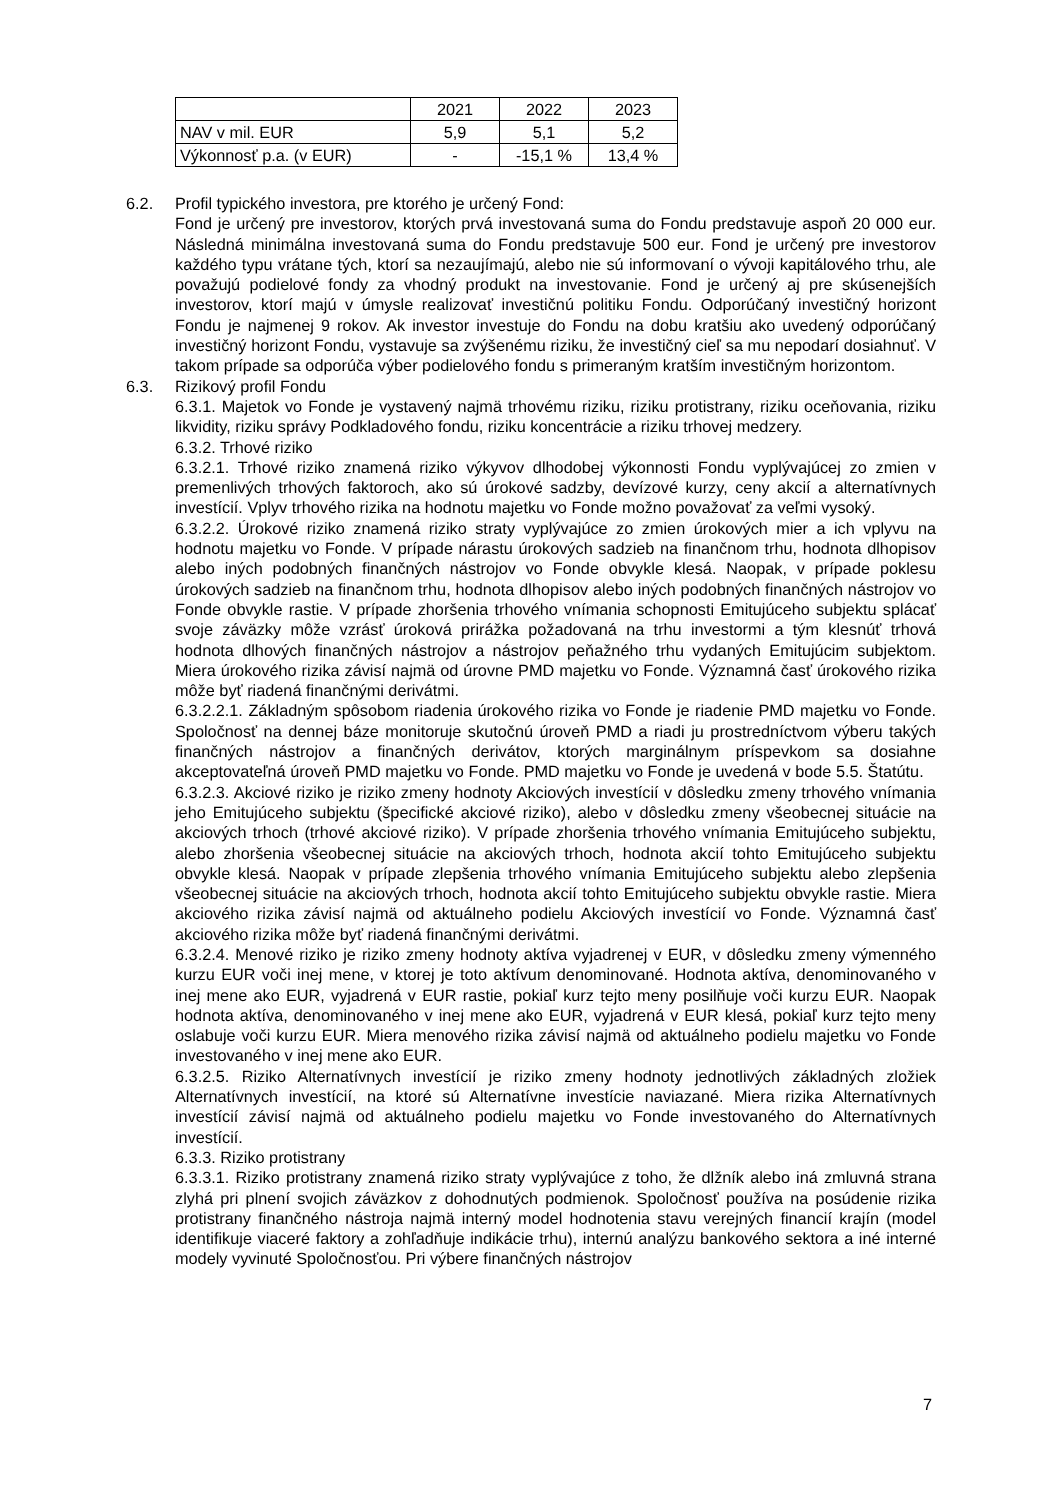| | 2021 | 2022 | 2023 |
| NAV v mil. EUR | 5,9 | 5,1 | 5,2 |
| Výkonnosť p.a. (v EUR) | - | -15,1 % | 13,4 % |
6.2. Profil typického investora, pre ktorého je určený Fond:
Fond je určený pre investorov, ktorých prvá investovaná suma do Fondu predstavuje aspoň 20 000 eur. Následná minimálna investovaná suma do Fondu predstavuje 500 eur. Fond je určený pre investorov každého typu vrátane tých, ktorí sa nezaujímajú, alebo nie sú informovaní o vývoji kapitálového trhu, ale považujú podielové fondy za vhodný produkt na investovanie. Fond je určený aj pre skúsenejších investorov, ktorí majú v úmysle realizovať investičnú politiku Fondu. Odporúčaný investičný horizont Fondu je najmenej 9 rokov. Ak investor investuje do Fondu na dobu kratšiu ako uvedený odporúčaný investičný horizont Fondu, vystavuje sa zvýšenému riziku, že investičný cieľ sa mu nepodarí dosiahnuť. V takom prípade sa odporúča výber podielového fondu s primeraným kratším investičným horizontom.
6.3. Rizikový profil Fondu
6.3.1. Majetok vo Fonde je vystavený najmä trhovému riziku, riziku protistrany, riziku oceňovania, riziku likvidity, riziku správy Podkladového fondu, riziku koncentrácie a riziku trhovej medzery.
6.3.2. Trhové riziko
6.3.2.1. Trhové riziko znamená riziko výkyvov dlhodobej výkonnosti Fondu vyplývajúcej zo zmien v premenlivých trhových faktoroch, ako sú úrokové sadzby, devízové kurzy, ceny akcií a alternatívnych investícií. Vplyv trhového rizika na hodnotu majetku vo Fonde možno považovať za veľmi vysoký.
6.3.2.2. Úrokové riziko znamená riziko straty vyplývajúce zo zmien úrokových mier a ich vplyvu na hodnotu majetku vo Fonde. V prípade nárastu úrokových sadzieb na finančnom trhu, hodnota dlhopisov alebo iných podobných finančných nástrojov vo Fonde obvykle klesá. Naopak, v prípade poklesu úrokových sadzieb na finančnom trhu, hodnota dlhopisov alebo iných podobných finančných nástrojov vo Fonde obvykle rastie. V prípade zhoršenia trhového vnímania schopnosti Emitujúceho subjektu splácať svoje záväzky môže vzrásť úroková prirážka požadovaná na trhu investormi a tým klesnúť trhová hodnota dlhových finančných nástrojov a nástrojov peňažného trhu vydaných Emitujúcim subjektom. Miera úrokového rizika závisí najmä od úrovne PMD majetku vo Fonde. Významná časť úrokového rizika môže byť riadená finančnými derivátmi.
6.3.2.2.1. Základným spôsobom riadenia úrokového rizika vo Fonde je riadenie PMD majetku vo Fonde. Spoločnosť na dennej báze monitoruje skutočnú úroveň PMD a riadi ju prostredníctvom výberu takých finančných nástrojov a finančných derivátov, ktorých marginálnym príspevkom sa dosiahne akceptovateľná úroveň PMD majetku vo Fonde. PMD majetku vo Fonde je uvedená v bode 5.5. Štatútu.
6.3.2.3. Akciové riziko je riziko zmeny hodnoty Akciových investícií v dôsledku zmeny trhového vnímania jeho Emitujúceho subjektu (špecifické akciové riziko), alebo v dôsledku zmeny všeobecnej situácie na akciových trhoch (trhové akciové riziko). V prípade zhoršenia trhového vnímania Emitujúceho subjektu, alebo zhoršenia všeobecnej situácie na akciových trhoch, hodnota akcií tohto Emitujúceho subjektu obvykle klesá. Naopak v prípade zlepšenia trhového vnímania Emitujúceho subjektu alebo zlepšenia všeobecnej situácie na akciových trhoch, hodnota akcií tohto Emitujúceho subjektu obvykle rastie. Miera akciového rizika závisí najmä od aktuálneho podielu Akciových investícií vo Fonde. Významná časť akciového rizika môže byť riadená finančnými derivátmi.
6.3.2.4. Menové riziko je riziko zmeny hodnoty aktíva vyjadrenej v EUR, v dôsledku zmeny výmenného kurzu EUR voči inej mene, v ktorej je toto aktívum denominované. Hodnota aktíva, denominovaného v inej mene ako EUR, vyjadrená v EUR rastie, pokiaľ kurz tejto meny posilňuje voči kurzu EUR. Naopak hodnota aktíva, denominovaného v inej mene ako EUR, vyjadrená v EUR klesá, pokiaľ kurz tejto meny oslabuje voči kurzu EUR. Miera menového rizika závisí najmä od aktuálneho podielu majetku vo Fonde investovaného v inej mene ako EUR.
6.3.2.5. Riziko Alternatívnych investícií je riziko zmeny hodnoty jednotlivých základných zložiek Alternatívnych investícií, na ktoré sú Alternatívne investície naviazané. Miera rizika Alternatívnych investícií závisí najmä od aktuálneho podielu majetku vo Fonde investovaného do Alternatívnych investícií.
6.3.3. Riziko protistrany
6.3.3.1. Riziko protistrany znamená riziko straty vyplývajúce z toho, že dlžník alebo iná zmluvná strana zlyhá pri plnení svojich záväzkov z dohodnutých podmienok. Spoločnosť používa na posúdenie rizika protistrany finančného nástroja najmä interný model hodnotenia stavu verejných financií krajín (model identifikuje viaceré faktory a zohľadňuje indikácie trhu), internú analýzu bankového sektora a iné interné modely vyvinuté Spoločnosťou. Pri výbere finančných nástrojov
7